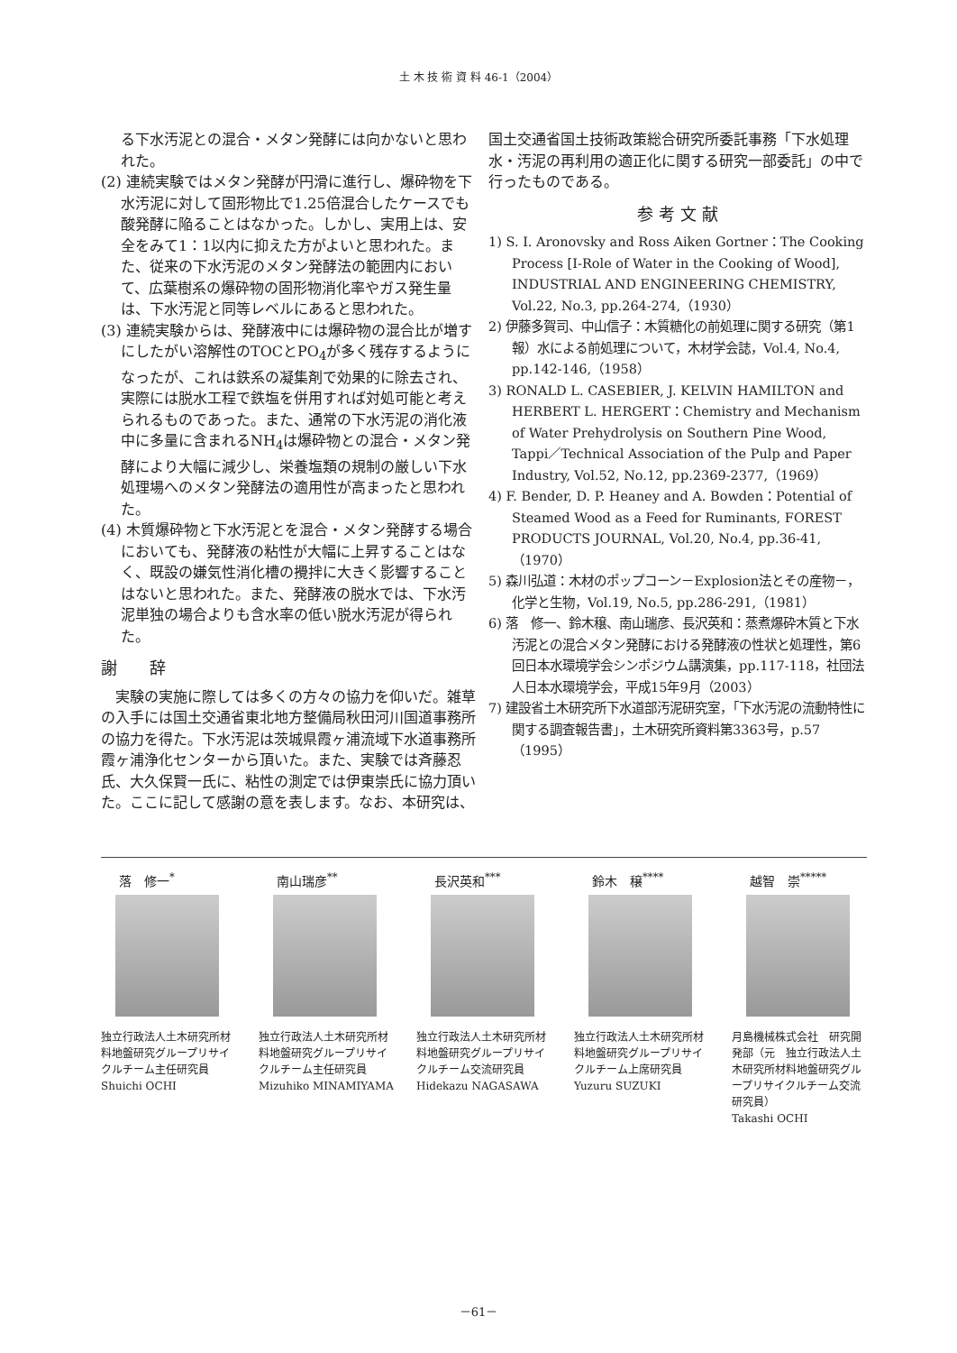土 木 技 術 資 料 46-1（2004）
る下水汚泥との混合・メタン発酵には向かないと思われた。
(2) 連続実験ではメタン発酵が円滑に進行し、爆砕物を下水汚泥に対して固形物比で1.25倍混合したケースでも酸発酵に陥ることはなかった。しかし、実用上は、安全をみて1：1以内に抑えた方がよいと思われた。また、従来の下水汚泥のメタン発酵法の範囲内において、広葉樹系の爆砕物の固形物消化率やガス発生量は、下水汚泥と同等レベルにあると思われた。
(3) 連続実験からは、発酵液中には爆砕物の混合比が増すにしたがい溶解性のTOCとPO<sub>4</sub>が多く残存するようになったが、これは鉄系の凝集剤で効果的に除去され、実際には脱水工程で鉄塩を併用すれば対処可能と考えられるものであった。また、通常の下水汚泥の消化液中に多量に含まれるNH<sub>4</sub>は爆砕物との混合・メタン発酵により大幅に減少し、栄養塩類の規制の厳しい下水処理場へのメタン発酵法の適用性が高まったと思われた。
(4) 木質爆砕物と下水汚泥とを混合・メタン発酵する場合においても、発酵液の粘性が大幅に上昇することはなく、既設の嫌気性消化槽の攪拌に大きく影響することはないと思われた。また、発酵液の脱水では、下水汚泥単独の場合よりも含水率の低い脱水汚泥が得られた。
謝　　辞
　実験の実施に際しては多くの方々の協力を仰いだ。雑草の入手には国土交通省東北地方整備局秋田河川国道事務所の協力を得た。下水汚泥は茨城県霞ヶ浦流域下水道事務所霞ヶ浦浄化センターから頂いた。また、実験では斉藤忍氏、大久保賢一氏に、粘性の測定では伊東崇氏に協力頂いた。ここに記して感謝の意を表します。なお、本研究は、
国土交通省国土技術政策総合研究所委託事務「下水処理水・汚泥の再利用の適正化に関する研究一部委託」の中で行ったものである。
参 考 文 献
1) S. I. Aronovsky and Ross Aiken Gortner：The Cooking Process [I-Role of Water in the Cooking of Wood], INDUSTRIAL AND ENGINEERING CHEMISTRY, Vol.22, No.3, pp.264-274,（1930）
2) 伊藤多賀司、中山信子：木質糖化の前処理に関する研究（第1報）水による前処理について，木材学会誌，Vol.4, No.4, pp.142-146,（1958）
3) RONALD L. CASEBIER, J. KELVIN HAMILTON and HERBERT L. HERGERT：Chemistry and Mechanism of Water Prehydrolysis on Southern Pine Wood, Tappi／Technical Association of the Pulp and Paper Industry, Vol.52, No.12, pp.2369-2377,（1969）
4) F. Bender, D. P. Heaney and A. Bowden：Potential of Steamed Wood as a Feed for Ruminants, FOREST PRODUCTS JOURNAL, Vol.20, No.4, pp.36-41,（1970）
5) 森川弘道：木材のポップコーン－Explosion法とその産物－，化学と生物，Vol.19, No.5, pp.286-291,（1981）
6) 落　修一、鈴木穣、南山瑞彦、長沢英和：蒸煮爆砕木質と下水汚泥との混合メタン発酵における発酵液の性状と処理性，第6回日本水環境学会シンポジウム講演集，pp.117-118，社団法人日本水環境学会，平成15年9月（2003）
7) 建設省土木研究所下水道部汚泥研究室，「下水汚泥の流動特性に関する調査報告書」，土木研究所資料第3363号，p.57（1995）
落　修一<sup>*</sup>
独立行政法人土木研究所材料地盤研究グループリサイクルチーム主任研究員
Shuichi OCHI
南山瑞彦<sup>**</sup>
独立行政法人土木研究所材料地盤研究グループリサイクルチーム主任研究員
Mizuhiko MINAMIYAMA
長沢英和<sup>***</sup>
独立行政法人土木研究所材料地盤研究グループリサイクルチーム交流研究員
Hidekazu NAGASAWA
鈴木　穣<sup>****</sup>
独立行政法人土木研究所材料地盤研究グループリサイクルチーム上席研究員
Yuzuru SUZUKI
越智　崇<sup>*****</sup>
月島機械株式会社　研究開発部（元　独立行政法人土木研究所材料地盤研究グループリサイクルチーム交流研究員）
Takashi OCHI
－61－